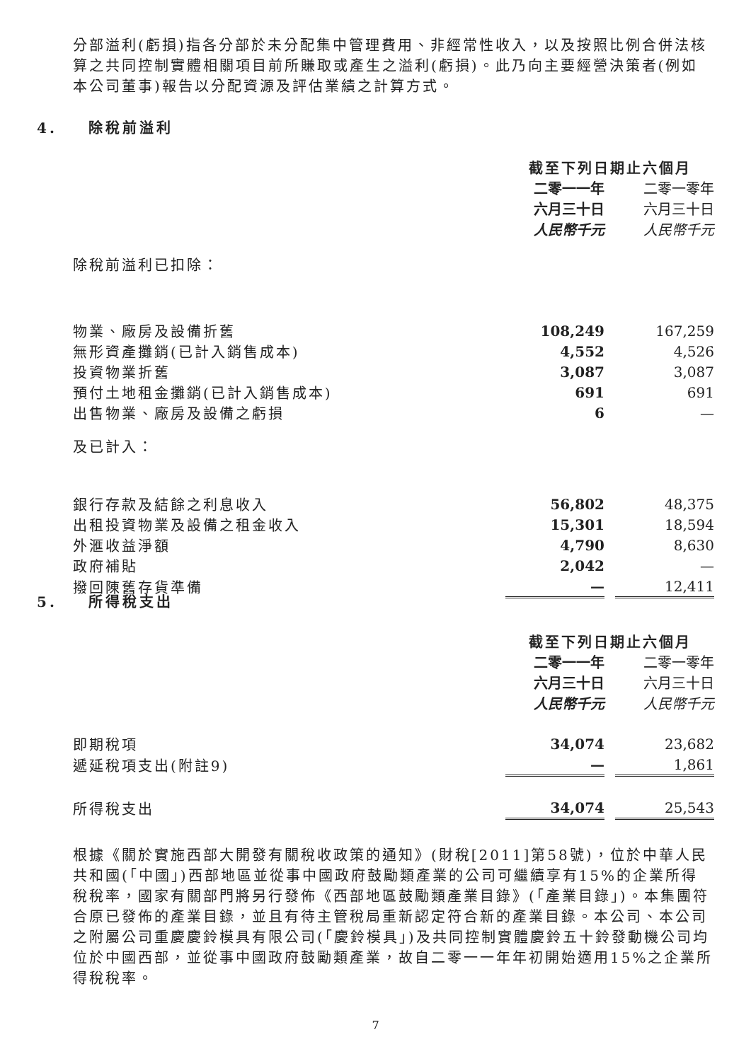分部溢利(虧損)指各分部於未分配集中管理費用、非經常性收入，以及按照比例合併法核算之共同控制實體相關項目前所賺取或產生之溢利(虧損)。此乃向主要經營決策者(例如本公司董事)報告以分配資源及評估業績之計算方式。
4. 除稅前溢利
| | 截至下列日期止六個月 | | |
| | 二零一一年 | | 二零一零年 |
| | 六月三十日 | | 六月三十日 |
| | 人民幣千元 | | 人民幣千元 |
| 除稅前溢利已扣除： | | | |
| 物業、廠房及設備折舊 | 108,249 | | 167,259 |
| 無形資產攤銷(已計入銷售成本) | 4,552 | | 4,526 |
| 投資物業折舊 | 3,087 | | 3,087 |
| 預付土地租金攤銷(已計入銷售成本) | 691 | | 691 |
| 出售物業、廠房及設備之虧損 | 6 | | — |
| 及已計入： | | | |
| 銀行存款及結餘之利息收入 | 56,802 | | 48,375 |
| 出租投資物業及設備之租金收入 | 15,301 | | 18,594 |
| 外滙收益淨額 | 4,790 | | 8,630 |
| 政府補貼 | 2,042 | | — |
| 撥回陳舊存貨準備 | — | | 12,411 |
5. 所得稅支出
| | 截至下列日期止六個月 | | |
| | 二零一一年 | | 二零一零年 |
| | 六月三十日 | | 六月三十日 |
| | 人民幣千元 | | 人民幣千元 |
| 即期稅項 | 34,074 | | 23,682 |
| 遞延稅項支出(附註9) | — | | 1,861 |
| 所得稅支出 | 34,074 | | 25,543 |
根據《關於實施西部大開發有關稅收政策的通知》(財稅[2011]第58號)，位於中華人民共和國(「中國」)西部地區並從事中國政府鼓勵類產業的公司可繼續享有15%的企業所得稅稅率，國家有關部門將另行發佈《西部地區鼓勵類產業目錄》(「產業目錄」)。本集團符合原已發佈的產業目錄，並且有待主管稅局重新認定符合新的產業目錄。本公司、本公司之附屬公司重慶慶鈴模具有限公司(「慶鈴模具」)及共同控制實體慶鈴五十鈴發動機公司均位於中國西部，並從事中國政府鼓勵類產業，故自二零一一年年初開始適用15%之企業所得稅稅率。
7